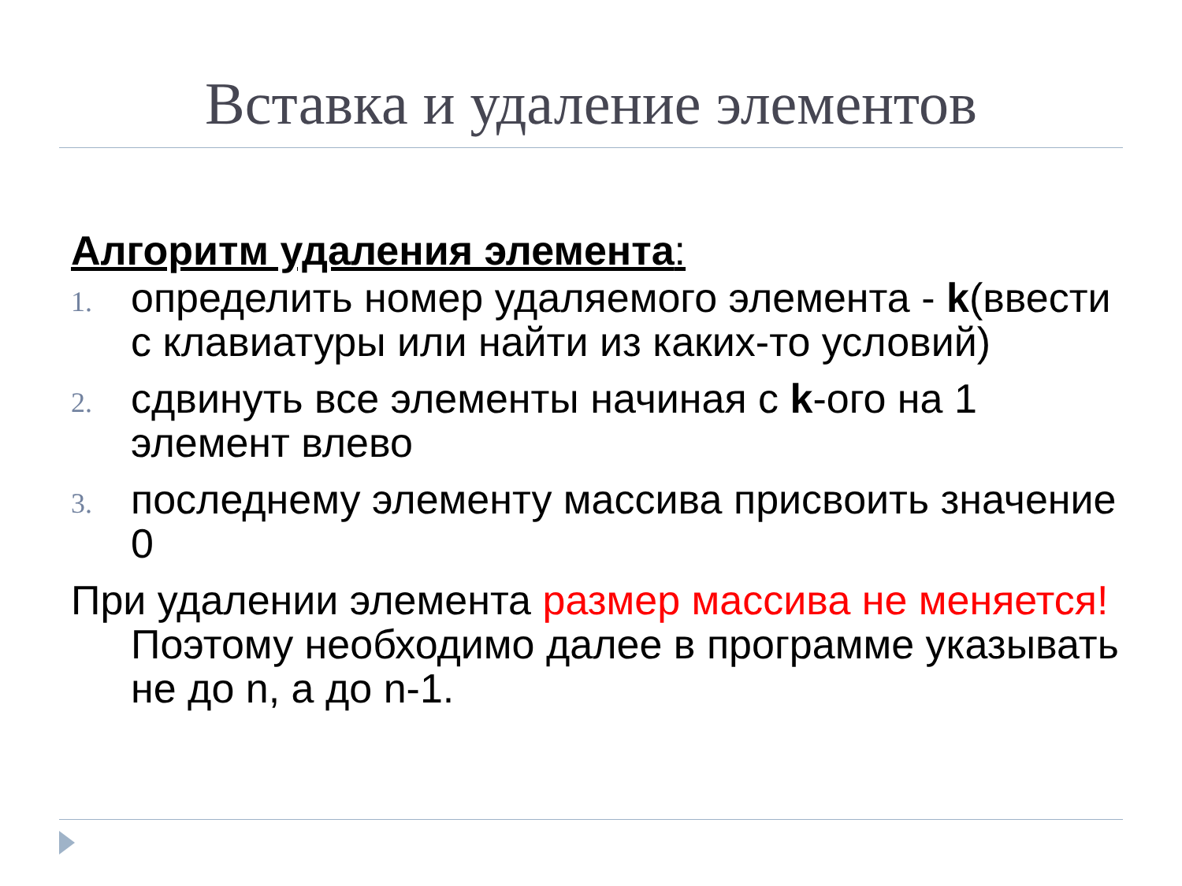Вставка и удаление элементов
Алгоритм удаления элемента:
1.
определить номер удаляемого элемента - k(ввести с клавиатуры или найти из каких-то условий)
2.
сдвинуть все элементы начиная с k-ого на 1 элемент влево
3.
последнему элементу массива присвоить значение 0
При удалении элемента размер массива не меняется! Поэтому необходимо далее в программе указывать не до n, а до n-1.